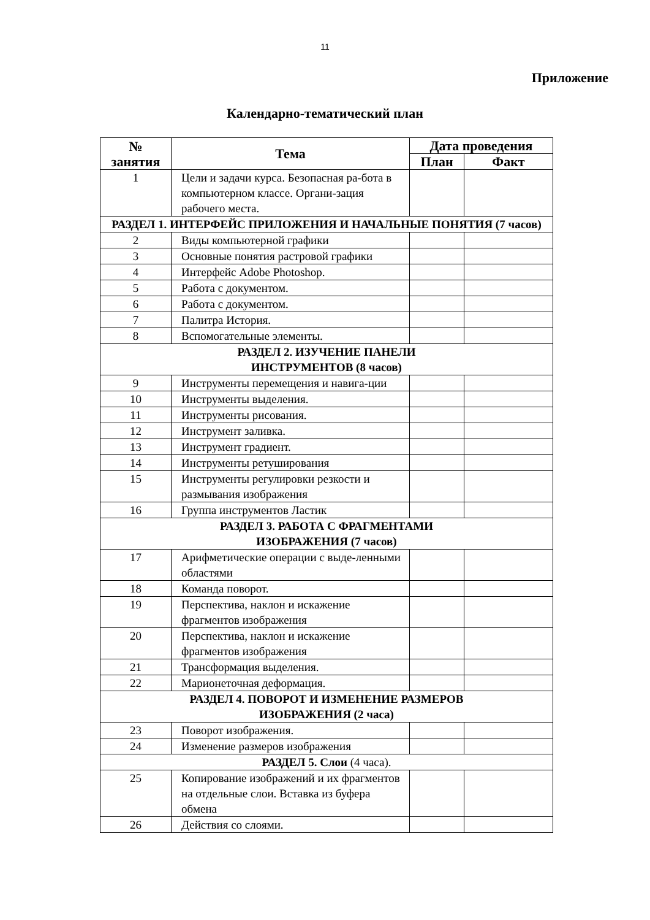11
Приложение
Календарно-тематический план
| № занятия | Тема | Дата проведения | |
| --- | --- | --- | --- |
| | | План | Факт |
| 1 | Цели и задачи курса. Безопасная ра-бота в компьютерном классе. Органи-зация рабочего места. | | |
| РАЗДЕЛ 1. ИНТЕРФЕЙС ПРИЛОЖЕНИЯ И НАЧАЛЬНЫЕ ПОНЯТИЯ (7 часов) | | | |
| 2 | Виды компьютерной графики | | |
| 3 | Основные понятия растровой графики | | |
| 4 | Интерфейс Adobe Photoshop. | | |
| 5 | Работа с документом. | | |
| 6 | Работа с документом. | | |
| 7 | Палитра История. | | |
| 8 | Вспомогательные элементы. | | |
| РАЗДЕЛ 2. ИЗУЧЕНИЕ ПАНЕЛИ ИНСТРУМЕНТОВ (8 часов) | | | |
| 9 | Инструменты перемещения и навига-ции | | |
| 10 | Инструменты выделения. | | |
| 11 | Инструменты рисования. | | |
| 12 | Инструмент заливка. | | |
| 13 | Инструмент градиент. | | |
| 14 | Инструменты ретуширования | | |
| 15 | Инструменты регулировки резкости и размывания изображения | | |
| 16 | Группа инструментов Ластик | | |
| РАЗДЕЛ 3. РАБОТА С ФРАГМЕНТАМИ ИЗОБРАЖЕНИЯ (7 часов) | | | |
| 17 | Арифметические операции с выде-ленными областями | | |
| 18 | Команда поворот. | | |
| 19 | Перспектива, наклон и искажение фрагментов изображения | | |
| 20 | Перспектива, наклон и искажение фрагментов изображения | | |
| 21 | Трансформация выделения. | | |
| 22 | Марионеточная деформация. | | |
| РАЗДЕЛ 4. ПОВОРОТ И ИЗМЕНЕНИЕ РАЗМЕРОВ ИЗОБРАЖЕНИЯ (2 часа) | | | |
| 23 | Поворот изображения. | | |
| 24 | Изменение размеров изображения | | |
| РАЗДЕЛ 5. Слои (4 часа). | | | |
| 25 | Копирование изображений и их фрагментов на отдельные слои. Вставка из буфера обмена | | |
| 26 | Действия со слоями. | | |